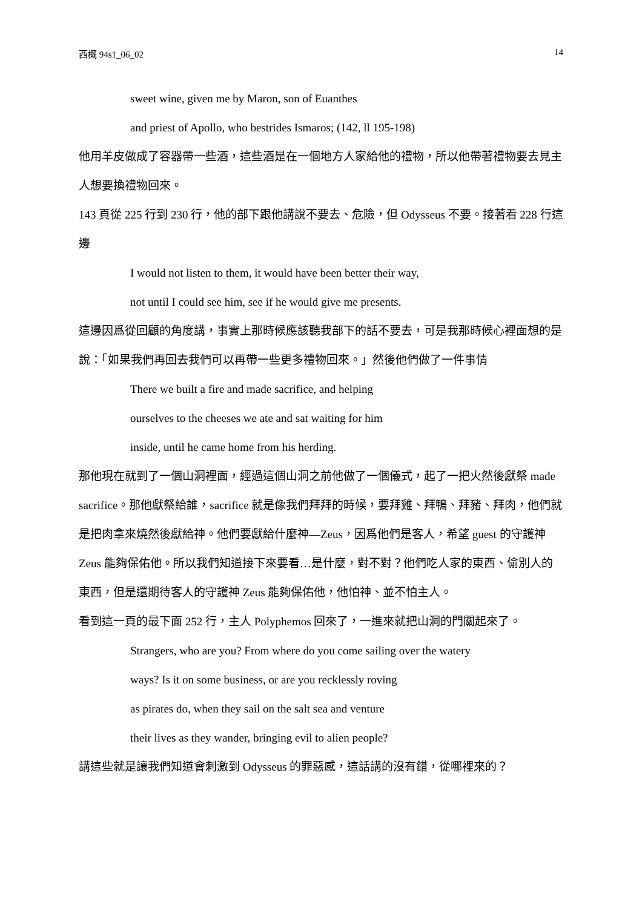西概 94s1_06_02 14
sweet wine, given me by Maron, son of Euanthes
and priest of Apollo, who bestrides Ismaros; (142, ll 195-198)
他用羊皮做成了容器帶一些酒，這些酒是在一個地方人家給他的禮物，所以他帶著禮物要去見主人想要換禮物回來。
143 頁從 225 行到 230 行，他的部下跟他講說不要去、危險，但 Odysseus 不要。接著看 228 行這邊
I would not listen to them, it would have been better their way,
not until I could see him, see if he would give me presents.
這邊因爲從回顧的角度講，事實上那時候應該聽我部下的話不要去，可是我那時候心裡面想的是說：「如果我們再回去我們可以再帶一些更多禮物回來。」然後他們做了一件事情
There we built a fire and made sacrifice, and helping
ourselves to the cheeses we ate and sat waiting for him
inside, until he came home from his herding.
那他現在就到了一個山洞裡面，經過這個山洞之前他做了一個儀式，起了一把火然後獻祭 made sacrifice。那他獻祭給誰，sacrifice 就是像我們拜拜的時候，要拜雞、拜鴨、拜豬、拜肉，他們就是把肉拿來燒然後獻給神。他們要獻給什麼神—Zeus，因爲他們是客人，希望 guest 的守護神 Zeus 能夠保佑他。所以我們知道接下來要看…是什麼，對不對？他們吃人家的東西、偷別人的東西，但是還期待客人的守護神 Zeus 能夠保佑他，他怕神、並不怕主人。
看到這一頁的最下面 252 行，主人 Polyphemos 回來了，一進來就把山洞的門關起來了。
Strangers, who are you? From where do you come sailing over the watery
ways? Is it on some business, or are you recklessly roving
as pirates do, when they sail on the salt sea and venture
their lives as they wander, bringing evil to alien people?
講這些就是讓我們知道會刺激到 Odysseus 的罪惡感，這話講的沒有錯，從哪裡來的？